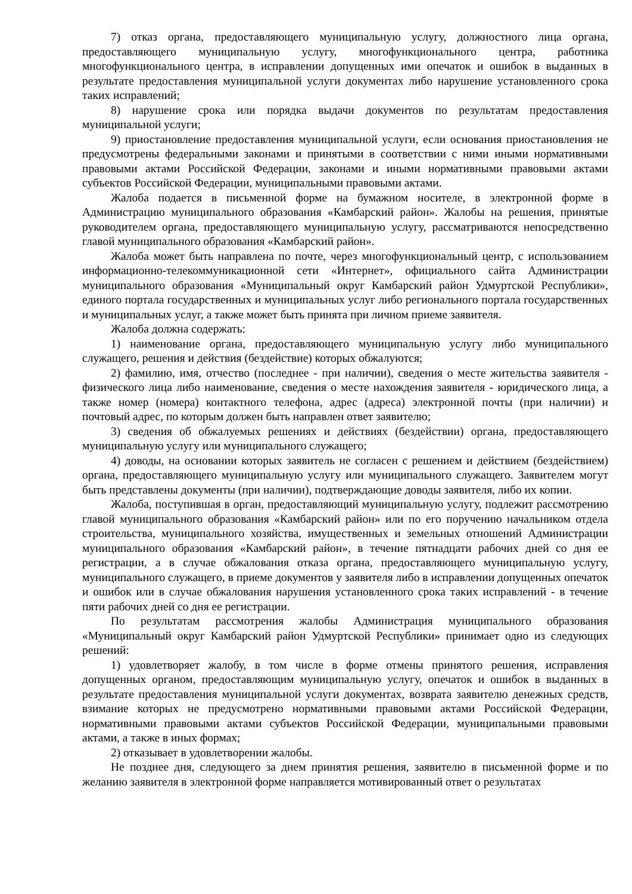7) отказ органа, предоставляющего муниципальную услугу, должностного лица органа, предоставляющего муниципальную услугу, многофункционального центра, работника многофункционального центра, в исправлении допущенных ими опечаток и ошибок в выданных в результате предоставления муниципальной услуги документах либо нарушение установленного срока таких исправлений;
8) нарушение срока или порядка выдачи документов по результатам предоставления муниципальной услуги;
9) приостановление предоставления муниципальной услуги, если основания приостановления не предусмотрены федеральными законами и принятыми в соответствии с ними иными нормативными правовыми актами Российской Федерации, законами и иными нормативными правовыми актами субъектов Российской Федерации, муниципальными правовыми актами.
Жалоба подается в письменной форме на бумажном носителе, в электронной форме в Администрацию муниципального образования «Камбарский район». Жалобы на решения, принятые руководителем органа, предоставляющего муниципальную услугу, рассматриваются непосредственно главой муниципального образования «Камбарский район».
Жалоба может быть направлена по почте, через многофункциональный центр, с использованием информационно-телекоммуникационной сети «Интернет», официального сайта Администрации муниципального образования «Муниципальный округ Камбарский район Удмуртской Республики», единого портала государственных и муниципальных услуг либо регионального портала государственных и муниципальных услуг, а также может быть принята при личном приеме заявителя.
Жалоба должна содержать:
1) наименование органа, предоставляющего муниципальную услугу либо муниципального служащего, решения и действия (бездействие) которых обжалуются;
2) фамилию, имя, отчество (последнее - при наличии), сведения о месте жительства заявителя - физического лица либо наименование, сведения о месте нахождения заявителя - юридического лица, а также номер (номера) контактного телефона, адрес (адреса) электронной почты (при наличии) и почтовый адрес, по которым должен быть направлен ответ заявителю;
3) сведения об обжалуемых решениях и действиях (бездействии) органа, предоставляющего муниципальную услугу или муниципального служащего;
4) доводы, на основании которых заявитель не согласен с решением и действием (бездействием) органа, предоставляющего муниципальную услугу или муниципального служащего. Заявителем могут быть представлены документы (при наличии), подтверждающие доводы заявителя, либо их копии.
Жалоба, поступившая в орган, предоставляющий муниципальную услугу, подлежит рассмотрению главой муниципального образования «Камбарский район» или по его поручению начальником отдела строительства, муниципального хозяйства, имущественных и земельных отношений Администрации муниципального образования «Камбарский район», в течение пятнадцати рабочих дней со дня ее регистрации, а в случае обжалования отказа органа, предоставляющего муниципальную услугу, муниципального служащего, в приеме документов у заявителя либо в исправлении допущенных опечаток и ошибок или в случае обжалования нарушения установленного срока таких исправлений - в течение пяти рабочих дней со дня ее регистрации.
По результатам рассмотрения жалобы Администрация муниципального образования «Муниципальный округ Камбарский район Удмуртской Республики» принимает одно из следующих решений:
1) удовлетворяет жалобу, в том числе в форме отмены принятого решения, исправления допущенных органом, предоставляющим муниципальную услугу, опечаток и ошибок в выданных в результате предоставления муниципальной услуги документах, возврата заявителю денежных средств, взимание которых не предусмотрено нормативными правовыми актами Российской Федерации, нормативными правовыми актами субъектов Российской Федерации, муниципальными правовыми актами, а также в иных формах;
2) отказывает в удовлетворении жалобы.
Не позднее дня, следующего за днем принятия решения, заявителю в письменной форме и по желанию заявителя в электронной форме направляется мотивированный ответ о результатах